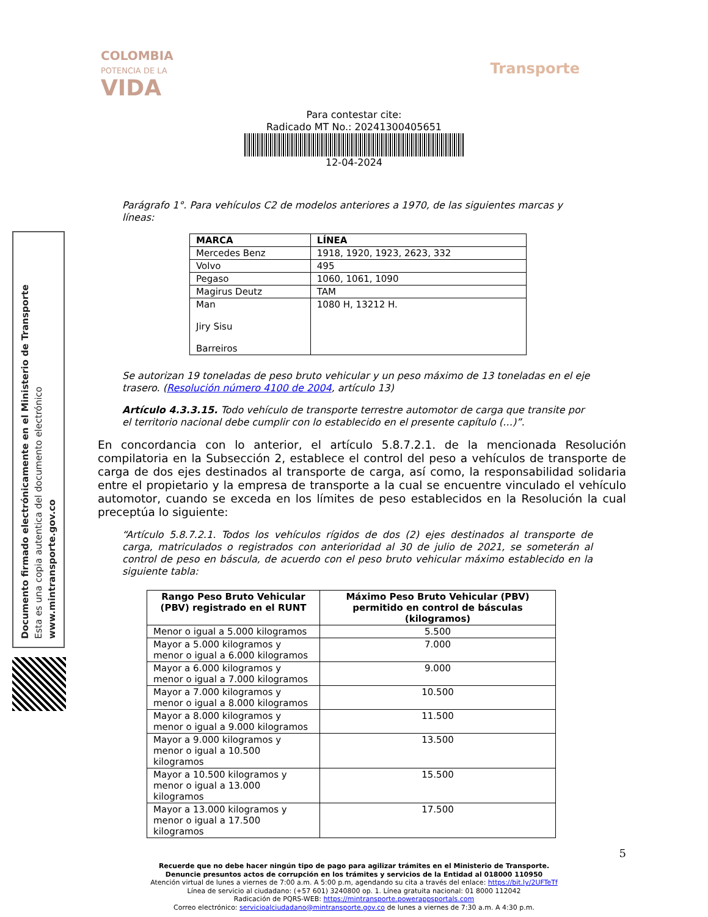COLOMBIA
POTENCIA DE LA
VIDA
Transporte
Para contestar cite:
Radicado MT No.: 20241300405651
12-04-2024
Documento firmado electrónicamente en el Ministerio de Transporte
Esta es una copia autentica del documento electrónico
www.mintransporte.gov.co
Parágrafo 1°. Para vehículos C2 de modelos anteriores a 1970, de las siguientes marcas y líneas:
| MARCA | LÍNEA |
| --- | --- |
| Mercedes Benz | 1918, 1920, 1923, 2623, 332 |
| Volvo | 495 |
| Pegaso | 1060, 1061, 1090 |
| Magirus Deutz | TAM |
| Man Jiry Sisu Barreiros | 1080 H, 13212 H. |
Se autorizan 19 toneladas de peso bruto vehicular y un peso máximo de 13 toneladas en el eje trasero. (Resolución número 4100 de 2004, artículo 13)
Artículo 4.3.3.15. Todo vehículo de transporte terrestre automotor de carga que transite por el territorio nacional debe cumplir con lo establecido en el presente capítulo (…)”.
En concordancia con lo anterior, el artículo 5.8.7.2.1. de la mencionada Resolución compilatoria en la Subsección 2, establece el control del peso a vehículos de transporte de carga de dos ejes destinados al transporte de carga, así como, la responsabilidad solidaria entre el propietario y la empresa de transporte a la cual se encuentre vinculado el vehículo automotor, cuando se exceda en los límites de peso establecidos en la Resolución la cual preceptúa lo siguiente:
“Artículo 5.8.7.2.1. Todos los vehículos rígidos de dos (2) ejes destinados al transporte de carga, matriculados o registrados con anterioridad al 30 de julio de 2021, se someterán al control de peso en báscula, de acuerdo con el peso bruto vehicular máximo establecido en la siguiente tabla:
| Rango Peso Bruto Vehicular (PBV) registrado en el RUNT | Máximo Peso Bruto Vehicular (PBV) permitido en control de básculas (kilogramos) |
| --- | --- |
| Menor o igual a 5.000 kilogramos | 5.500 |
| Mayor a 5.000 kilogramos y menor o igual a 6.000 kilogramos | 7.000 |
| Mayor a 6.000 kilogramos y menor o igual a 7.000 kilogramos | 9.000 |
| Mayor a 7.000 kilogramos y menor o igual a 8.000 kilogramos | 10.500 |
| Mayor a 8.000 kilogramos y menor o igual a 9.000 kilogramos | 11.500 |
| Mayor a 9.000 kilogramos y menor o igual a 10.500 kilogramos | 13.500 |
| Mayor a 10.500 kilogramos y menor o igual a 13.000 kilogramos | 15.500 |
| Mayor a 13.000 kilogramos y menor o igual a 17.500 kilogramos | 17.500 |
5
Recuerde que no debe hacer ningún tipo de pago para agilizar trámites en el Ministerio de Transporte.
Denuncie presuntos actos de corrupción en los trámites y servicios de la Entidad al 018000 110950
Atención virtual de lunes a viernes de 7:00 a.m. A 5:00 p.m, agendando su cita a través del enlace: https://bit.ly/2UFTeTf
Línea de servicio al ciudadano: (+57 601) 3240800 op. 1. Línea gratuita nacional: 01 8000 112042
Radicación de PQRS-WEB: https://mintransporte.powerappsportals.com
Correo electrónico: servicioalciudadano@mintransporte.gov.co de lunes a viernes de 7:30 a.m. A 4:30 p.m.